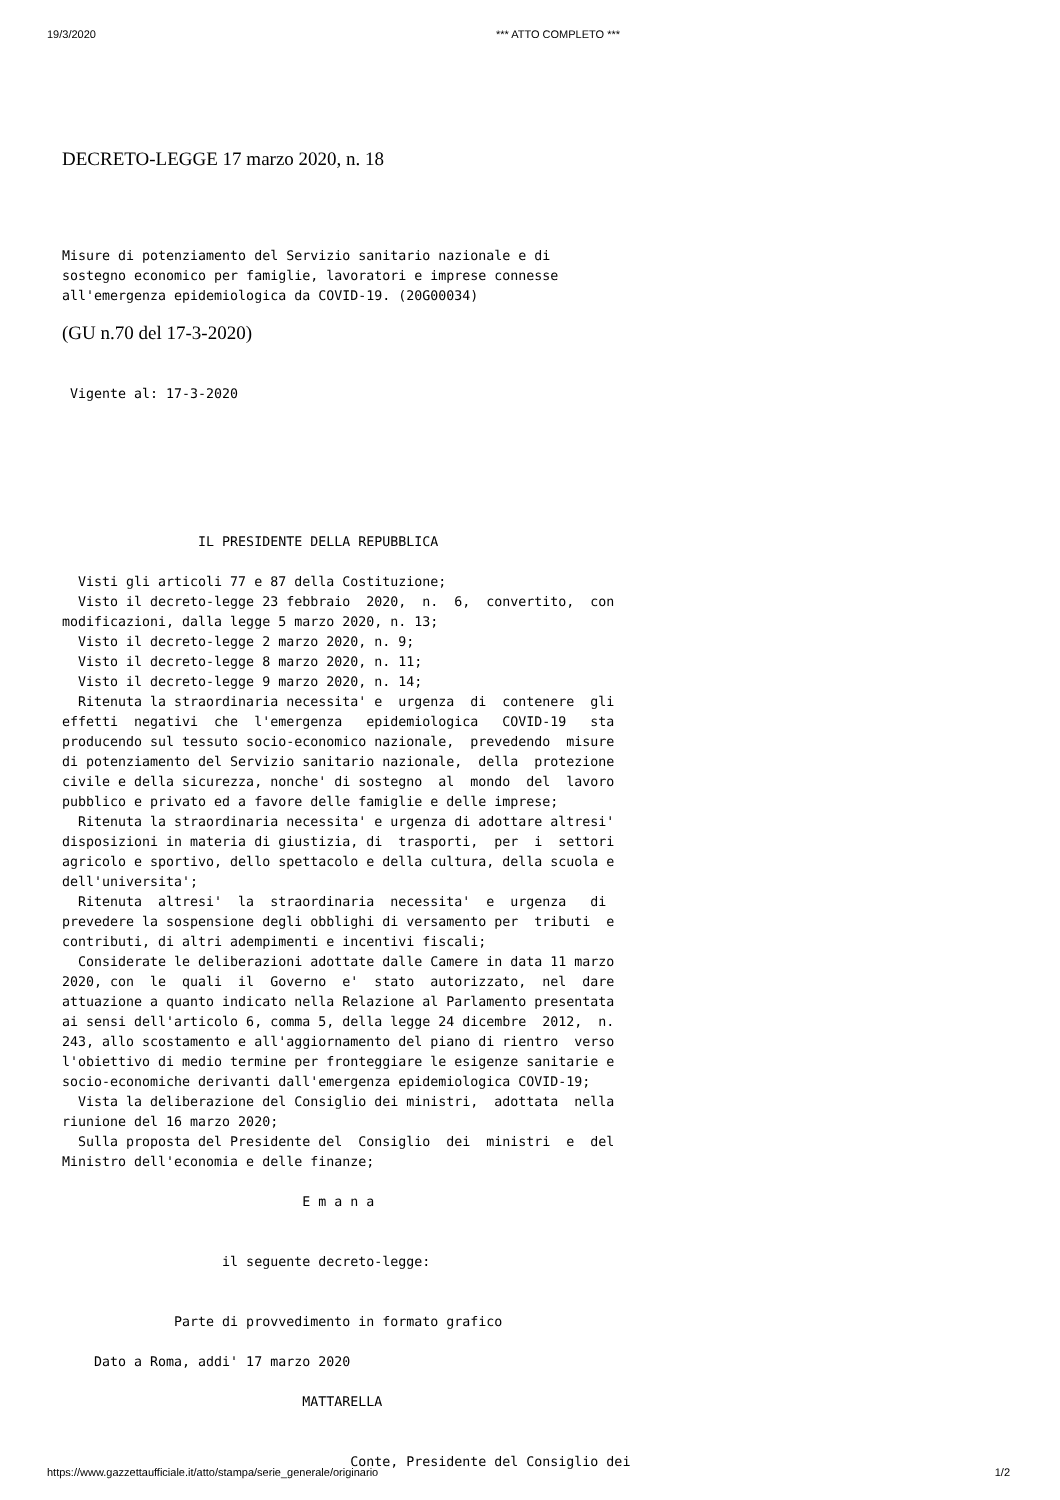19/3/2020 *** ATTO COMPLETO ***
DECRETO-LEGGE 17 marzo 2020, n. 18
Misure di potenziamento del Servizio sanitario nazionale e di
sostegno economico per famiglie, lavoratori e imprese connesse
all'emergenza epidemiologica da COVID-19. (20G00034)
(GU n.70 del 17-3-2020)
 Vigente al: 17-3-2020
                 IL PRESIDENTE DELLA REPUBBLICA

  Visti gli articoli 77 e 87 della Costituzione;
  Visto il decreto-legge 23 febbraio  2020,  n.  6,  convertito,  con
modificazioni, dalla legge 5 marzo 2020, n. 13;
  Visto il decreto-legge 2 marzo 2020, n. 9;
  Visto il decreto-legge 8 marzo 2020, n. 11;
  Visto il decreto-legge 9 marzo 2020, n. 14;
  Ritenuta la straordinaria necessita' e  urgenza  di  contenere  gli
effetti  negativi  che  l'emergenza   epidemiologica   COVID-19   sta
producendo sul tessuto socio-economico nazionale,  prevedendo  misure
di potenziamento del Servizio sanitario nazionale,  della  protezione
civile e della sicurezza, nonche' di sostegno  al  mondo  del  lavoro
pubblico e privato ed a favore delle famiglie e delle imprese;
  Ritenuta la straordinaria necessita' e urgenza di adottare altresi'
disposizioni in materia di giustizia, di  trasporti,  per  i  settori
agricolo e sportivo, dello spettacolo e della cultura, della scuola e
dell'universita';
  Ritenuta  altresi'  la  straordinaria  necessita'  e  urgenza   di
prevedere la sospensione degli obblighi di versamento per  tributi  e
contributi, di altri adempimenti e incentivi fiscali;
  Considerate le deliberazioni adottate dalle Camere in data 11 marzo
2020, con  le  quali  il  Governo  e'  stato  autorizzato,  nel  dare
attuazione a quanto indicato nella Relazione al Parlamento presentata
ai sensi dell'articolo 6, comma 5, della legge 24 dicembre  2012,  n.
243, allo scostamento e all'aggiornamento del piano di rientro  verso
l'obiettivo di medio termine per fronteggiare le esigenze sanitarie e
socio-economiche derivanti dall'emergenza epidemiologica COVID-19;
  Vista la deliberazione del Consiglio dei ministri,  adottata  nella
riunione del 16 marzo 2020;
  Sulla proposta del Presidente del  Consiglio  dei  ministri  e  del
Ministro dell'economia e delle finanze;

                              E m a n a


                    il seguente decreto-legge:


              Parte di provvedimento in formato grafico

    Dato a Roma, addi' 17 marzo 2020

                              MATTARELLA


                                    Conte, Presidente del Consiglio dei
https://www.gazzettaufficiale.it/atto/stampa/serie_generale/originario 1/2